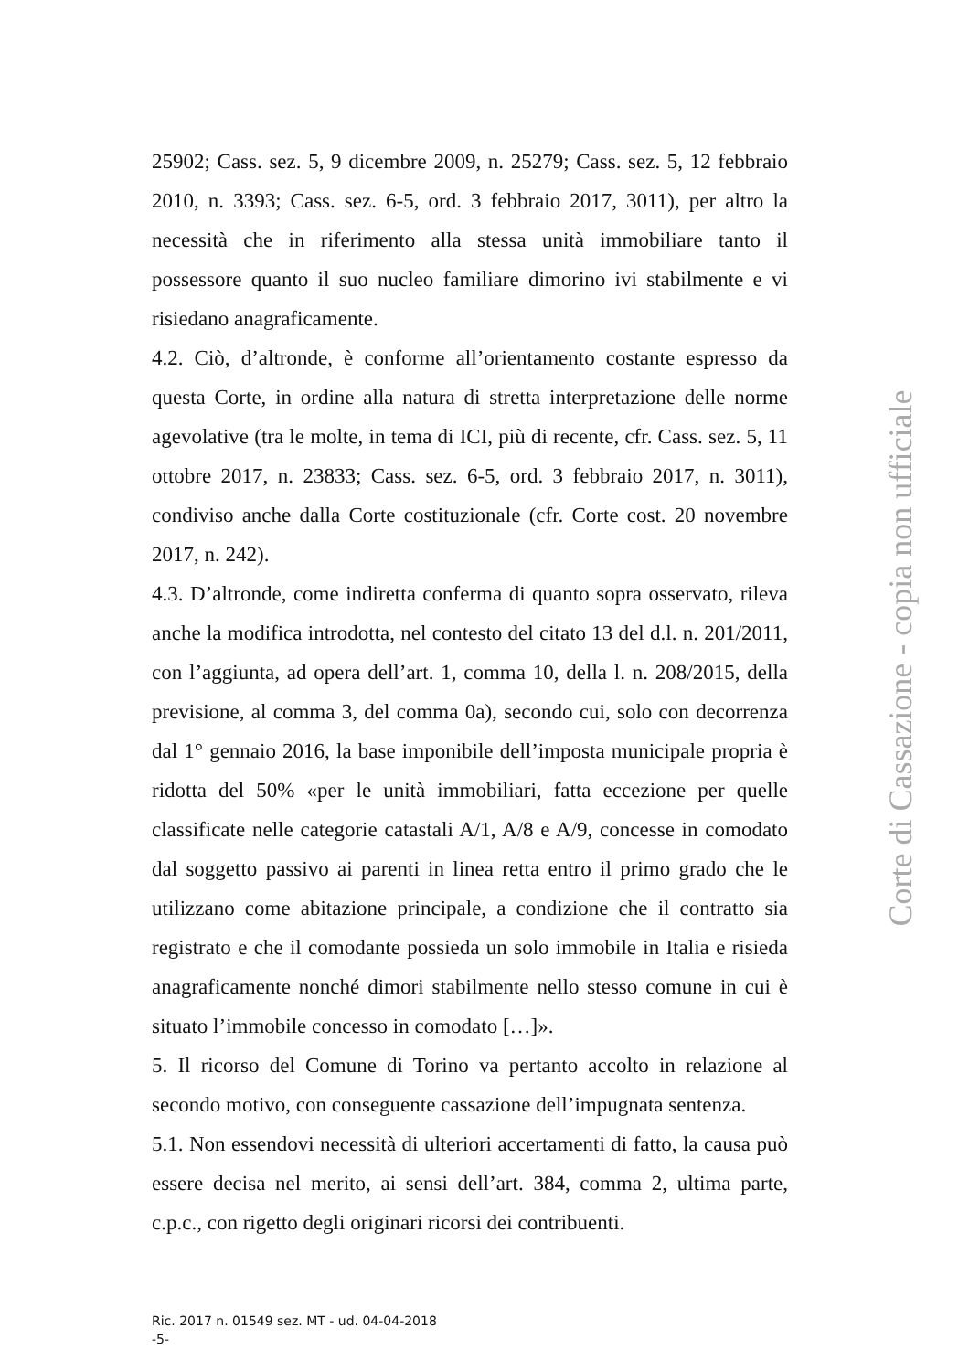25902; Cass. sez. 5, 9 dicembre 2009, n. 25279; Cass. sez. 5, 12 febbraio 2010, n. 3393; Cass. sez. 6-5, ord. 3 febbraio 2017, 3011), per altro la necessità che in riferimento alla stessa unità immobiliare tanto il possessore quanto il suo nucleo familiare dimorino ivi stabilmente e vi risiedano anagraficamente.
4.2. Ciò, d’altronde, è conforme all’orientamento costante espresso da questa Corte, in ordine alla natura di stretta interpretazione delle norme agevolative (tra le molte, in tema di ICI, più di recente, cfr. Cass. sez. 5, 11 ottobre 2017, n. 23833; Cass. sez. 6-5, ord. 3 febbraio 2017, n. 3011), condiviso anche dalla Corte costituzionale (cfr. Corte cost. 20 novembre 2017, n. 242).
4.3. D’altronde, come indiretta conferma di quanto sopra osservato, rileva anche la modifica introdotta, nel contesto del citato 13 del d.l. n. 201/2011, con l’aggiunta, ad opera dell’art. 1, comma 10, della l. n. 208/2015, della previsione, al comma 3, del comma 0a), secondo cui, solo con decorrenza dal 1° gennaio 2016, la base imponibile dell’imposta municipale propria è ridotta del 50% «per le unità immobiliari, fatta eccezione per quelle classificate nelle categorie catastali A/1, A/8 e A/9, concesse in comodato dal soggetto passivo ai parenti in linea retta entro il primo grado che le utilizzano come abitazione principale, a condizione che il contratto sia registrato e che il comodante possieda un solo immobile in Italia e risieda anagraficamente nonché dimori stabilmente nello stesso comune in cui è situato l’immobile concesso in comodato […]».
5. Il ricorso del Comune di Torino va pertanto accolto in relazione al secondo motivo, con conseguente cassazione dell’impugnata sentenza.
5.1. Non essendovi necessità di ulteriori accertamenti di fatto, la causa può essere decisa nel merito, ai sensi dell’art. 384, comma 2, ultima parte, c.p.c., con rigetto degli originari ricorsi dei contribuenti.
Ric. 2017 n. 01549 sez. MT - ud. 04-04-2018
-5-
Corte di Cassazione - copia non ufficiale